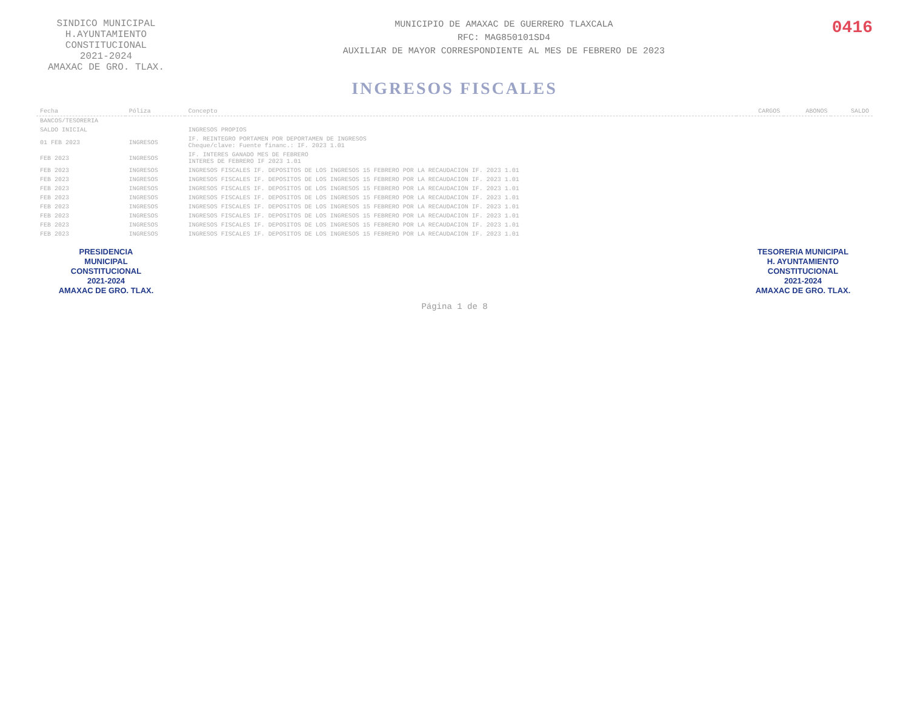SINDICO MUNICIPAL
H.AYUNTAMIENTO
CONSTITUCIONAL
2021-2024
AMAXAC DE GRO. TLAX.
MUNICIPIO DE AMAXAC DE GUERRERO TLAXCALA
RFC: MAG850101SD4
AUXILIAR DE MAYOR CORRESPONDIENTE AL MES DE FEBRERO DE 2023
0416
INGRESOS FISCALES
| Fecha | Póliza | Concepto | CARGOS | ABONOS | SALDO |
| --- | --- | --- | --- | --- | --- |
| BANCOS/TESORERIA | | | | | |
| SALDO INICIAL | | INGRESOS PROPIOS | | | |
| 01 FEB 2023 | INGRESOS | IF. REINTEGRO PORTAMEN POR DEPORTAMEN DE INGRESOS Cheque/clave: Fuente financ.: IF. 2023 1.01 | | | |
| FEB 2023 | INGRESOS | IF. INTERES GANADO MES DE FEBRERO INTERES DE FEBRERO IF 2023 1.01 | | | |
| FEB 2023 | INGRESOS | INGRESOS FISCALES IF. DEPOSITOS DE LOS INGRESOS 15 FEBRERO POR LA RECAUDACION IF. 2023 1.01 | | | |
| FEB 2023 | INGRESOS | INGRESOS FISCALES IF. DEPOSITOS DE LOS INGRESOS 15 FEBRERO POR LA RECAUDACION IF. 2023 1.01 | | | |
| FEB 2023 | INGRESOS | INGRESOS FISCALES IF. DEPOSITOS DE LOS INGRESOS 15 FEBRERO POR LA RECAUDACION IF. 2023 1.01 | | | |
| FEB 2023 | INGRESOS | INGRESOS FISCALES IF. DEPOSITOS DE LOS INGRESOS 15 FEBRERO POR LA RECAUDACION IF. 2023 1.01 | | | |
| FEB 2023 | INGRESOS | INGRESOS FISCALES IF. DEPOSITOS DE LOS INGRESOS 15 FEBRERO POR LA RECAUDACION IF. 2023 1.01 | | | |
| FEB 2023 | INGRESOS | INGRESOS FISCALES IF. DEPOSITOS DE LOS INGRESOS 15 FEBRERO POR LA RECAUDACION IF. 2023 1.01 | | | |
| FEB 2023 | INGRESOS | INGRESOS FISCALES IF. DEPOSITOS DE LOS INGRESOS 15 FEBRERO POR LA RECAUDACION IF. 2023 1.01 | | | |
| FEB 2023 | INGRESOS | INGRESOS FISCALES IF. DEPOSITOS DE LOS INGRESOS 15 FEBRERO POR LA RECAUDACION IF. 2023 1.01 | | | |
PRESIDENCIA
MUNICIPAL
CONSTITUCIONAL
2021-2024
AMAXAC DE GRO. TLAX.
TESORERIA MUNICIPAL
H. AYUNTAMIENTO
CONSTITUCIONAL
2021-2024
AMAXAC DE GRO. TLAX.
Página 1 de 8